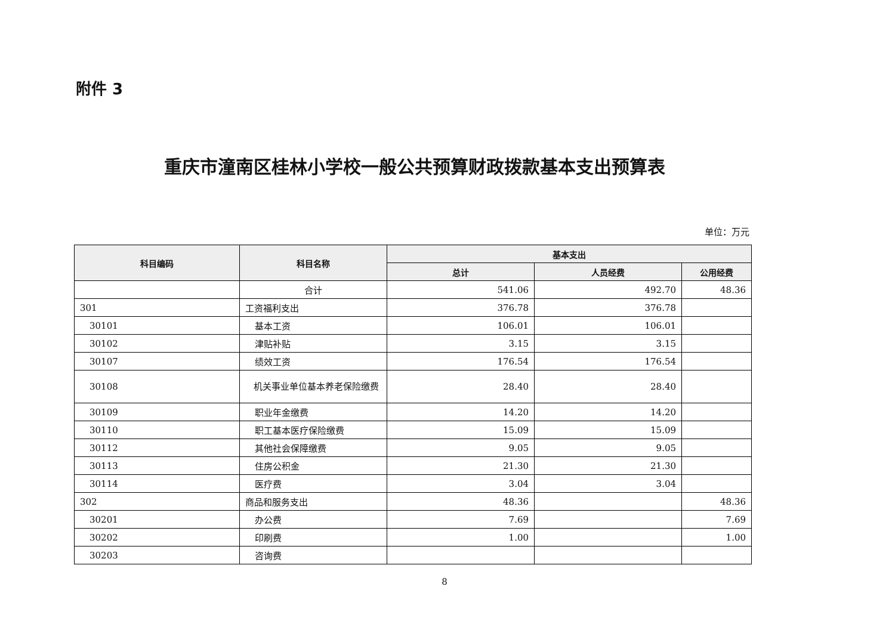附件 3
重庆市潼南区桂林小学校一般公共预算财政拨款基本支出预算表
单位：万元
| 科目编码 | 科目名称 | 基本支出 | | |
| --- | --- | --- | --- | --- |
| | | 总计 | 人员经费 | 公用经费 |
| | 合计 | 541.06 | 492.70 | 48.36 |
| 301 | 工资福利支出 | 376.78 | 376.78 | |
| 30101 | 基本工资 | 106.01 | 106.01 | |
| 30102 | 津贴补贴 | 3.15 | 3.15 | |
| 30107 | 绩效工资 | 176.54 | 176.54 | |
| 30108 | 机关事业单位基本养老保险缴费 | 28.40 | 28.40 | |
| 30109 | 职业年金缴费 | 14.20 | 14.20 | |
| 30110 | 职工基本医疗保险缴费 | 15.09 | 15.09 | |
| 30112 | 其他社会保障缴费 | 9.05 | 9.05 | |
| 30113 | 住房公积金 | 21.30 | 21.30 | |
| 30114 | 医疗费 | 3.04 | 3.04 | |
| 302 | 商品和服务支出 | 48.36 | | 48.36 |
| 30201 | 办公费 | 7.69 | | 7.69 |
| 30202 | 印刷费 | 1.00 | | 1.00 |
| 30203 | 咨询费 | | | |
8